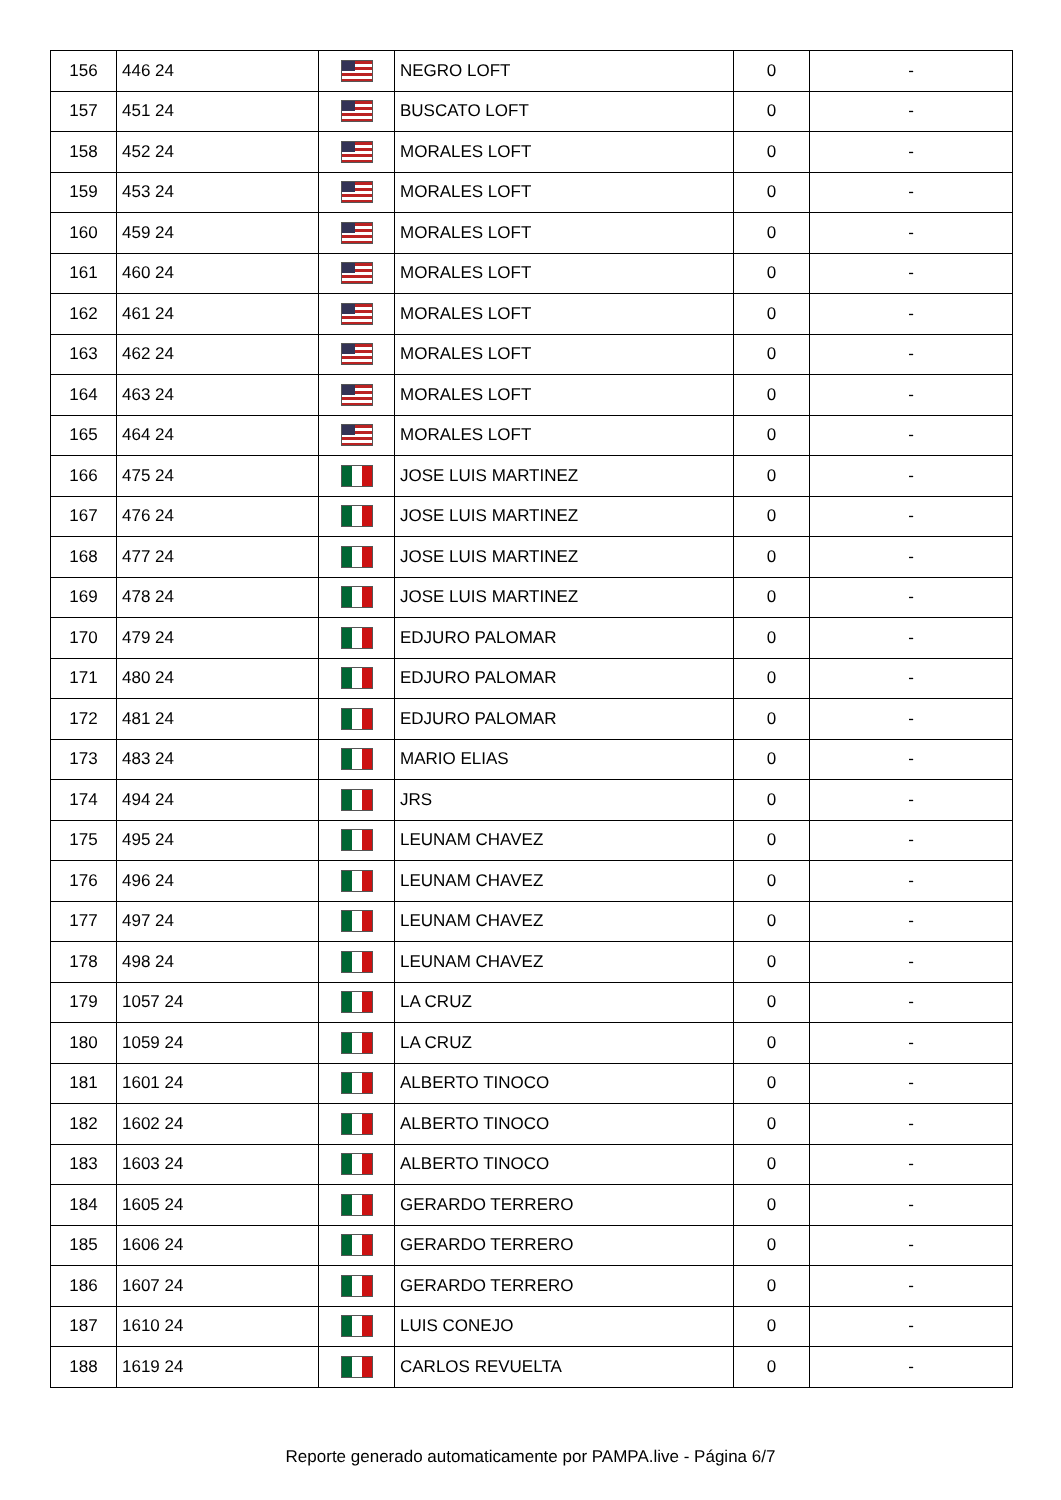| 156 | 446 24 | | NEGRO LOFT | 0 | - |
| 157 | 451 24 | | BUSCATO LOFT | 0 | - |
| 158 | 452 24 | | MORALES LOFT | 0 | - |
| 159 | 453 24 | | MORALES LOFT | 0 | - |
| 160 | 459 24 | | MORALES LOFT | 0 | - |
| 161 | 460 24 | | MORALES LOFT | 0 | - |
| 162 | 461 24 | | MORALES LOFT | 0 | - |
| 163 | 462 24 | | MORALES LOFT | 0 | - |
| 164 | 463 24 | | MORALES LOFT | 0 | - |
| 165 | 464 24 | | MORALES LOFT | 0 | - |
| 166 | 475 24 | | JOSE LUIS MARTINEZ | 0 | - |
| 167 | 476 24 | | JOSE LUIS MARTINEZ | 0 | - |
| 168 | 477 24 | | JOSE LUIS MARTINEZ | 0 | - |
| 169 | 478 24 | | JOSE LUIS MARTINEZ | 0 | - |
| 170 | 479 24 | | EDJURO PALOMAR | 0 | - |
| 171 | 480 24 | | EDJURO PALOMAR | 0 | - |
| 172 | 481 24 | | EDJURO PALOMAR | 0 | - |
| 173 | 483 24 | | MARIO ELIAS | 0 | - |
| 174 | 494 24 | | JRS | 0 | - |
| 175 | 495 24 | | LEUNAM CHAVEZ | 0 | - |
| 176 | 496 24 | | LEUNAM CHAVEZ | 0 | - |
| 177 | 497 24 | | LEUNAM CHAVEZ | 0 | - |
| 178 | 498 24 | | LEUNAM CHAVEZ | 0 | - |
| 179 | 1057 24 | | LA CRUZ | 0 | - |
| 180 | 1059 24 | | LA CRUZ | 0 | - |
| 181 | 1601 24 | | ALBERTO TINOCO | 0 | - |
| 182 | 1602 24 | | ALBERTO TINOCO | 0 | - |
| 183 | 1603 24 | | ALBERTO TINOCO | 0 | - |
| 184 | 1605 24 | | GERARDO TERRERO | 0 | - |
| 185 | 1606 24 | | GERARDO TERRERO | 0 | - |
| 186 | 1607 24 | | GERARDO TERRERO | 0 | - |
| 187 | 1610 24 | | LUIS CONEJO | 0 | - |
| 188 | 1619 24 | | CARLOS REVUELTA | 0 | - |
Reporte generado automaticamente por PAMPA.live - Página 6/7